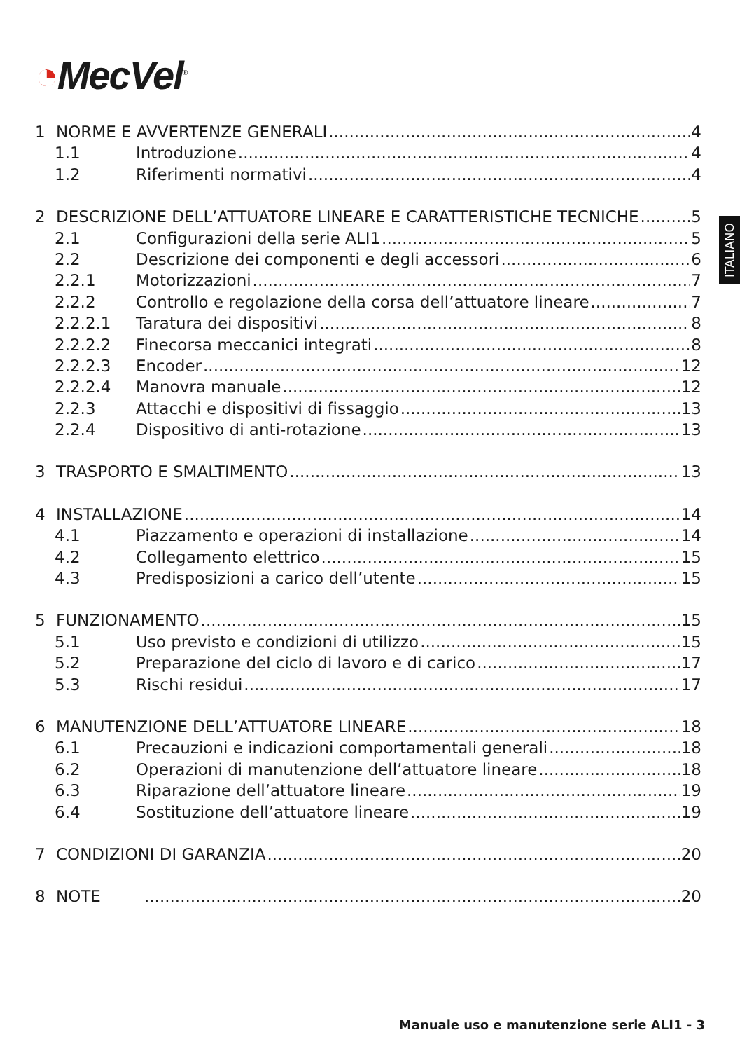◔MecVel<sup>®</sup>
ITALIANO
1 NORME E AVVERTENZE GENERALI 4
1.1 Introduzione 4
1.2 Riferimenti normativi 4
2 DESCRIZIONE DELL’ATTUATORE LINEARE E CARATTERISTICHE TECNICHE 5
2.1 Configurazioni della serie ALI1 5
2.2 Descrizione dei componenti e degli accessori 6
2.2.1 Motorizzazioni 7
2.2.2 Controllo e regolazione della corsa dell’attuatore lineare 7
2.2.2.1 Taratura dei dispositivi 8
2.2.2.2 Finecorsa meccanici integrati 8
2.2.2.3 Encoder 12
2.2.2.4 Manovra manuale 12
2.2.3 Attacchi e dispositivi di fissaggio 13
2.2.4 Dispositivo di anti-rotazione 13
3 TRASPORTO E SMALTIMENTO 13
4 INSTALLAZIONE 14
4.1 Piazzamento e operazioni di installazione 14
4.2 Collegamento elettrico 15
4.3 Predisposizioni a carico dell’utente 15
5 FUNZIONAMENTO 15
5.1 Uso previsto e condizioni di utilizzo 15
5.2 Preparazione del ciclo di lavoro e di carico 17
5.3 Rischi residui 17
6 MANUTENZIONE DELL’ATTUATORE LINEARE 18
6.1 Precauzioni e indicazioni comportamentali generali 18
6.2 Operazioni di manutenzione dell’attuatore lineare 18
6.3 Riparazione dell’attuatore lineare 19
6.4 Sostituzione dell’attuatore lineare 19
7 CONDIZIONI DI GARANZIA 20
8 NOTE 20
Manuale uso e manutenzione serie ALI1 - 3